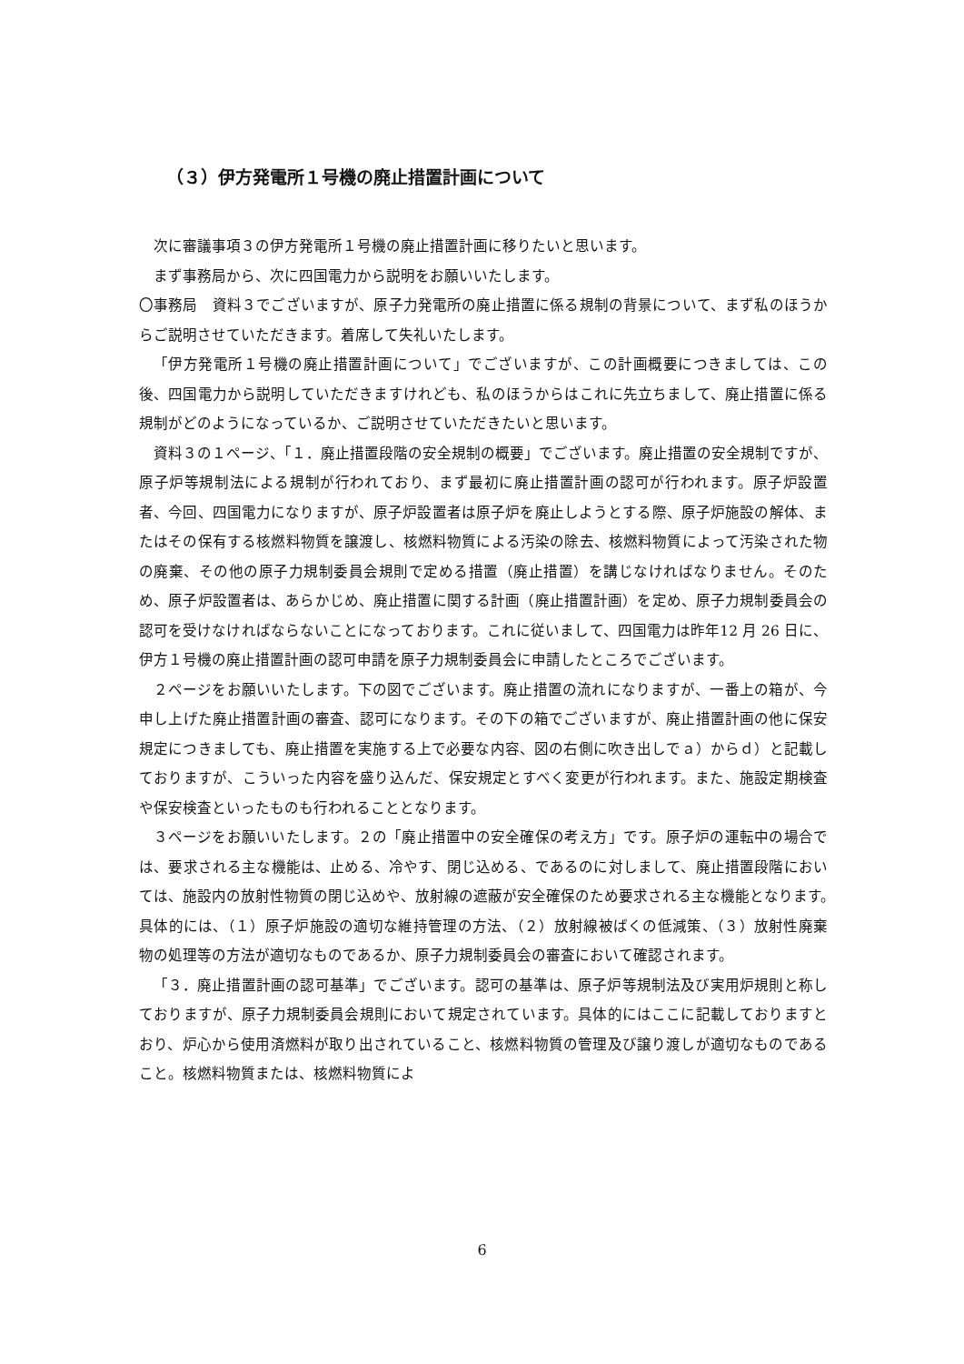（３）伊方発電所１号機の廃止措置計画について
次に審議事項３の伊方発電所１号機の廃止措置計画に移りたいと思います。
まず事務局から、次に四国電力から説明をお願いいたします。
〇事務局　資料３でございますが、原子力発電所の廃止措置に係る規制の背景について、まず私のほうからご説明させていただきます。着席して失礼いたします。
「伊方発電所１号機の廃止措置計画について」でございますが、この計画概要につきましては、この後、四国電力から説明していただきますけれども、私のほうからはこれに先立ちまして、廃止措置に係る規制がどのようになっているか、ご説明させていただきたいと思います。
資料３の１ページ、「１．廃止措置段階の安全規制の概要」でございます。廃止措置の安全規制ですが、原子炉等規制法による規制が行われており、まず最初に廃止措置計画の認可が行われます。原子炉設置者、今回、四国電力になりますが、原子炉設置者は原子炉を廃止しようとする際、原子炉施設の解体、またはその保有する核燃料物質を譲渡し、核燃料物質による汚染の除去、核燃料物質によって汚染された物の廃棄、その他の原子力規制委員会規則で定める措置（廃止措置）を講じなければなりません。そのため、原子炉設置者は、あらかじめ、廃止措置に関する計画（廃止措置計画）を定め、原子力規制委員会の認可を受けなければならないことになっております。これに従いまして、四国電力は昨年12 月 26 日に、伊方１号機の廃止措置計画の認可申請を原子力規制委員会に申請したところでございます。
２ページをお願いいたします。下の図でございます。廃止措置の流れになりますが、一番上の箱が、今申し上げた廃止措置計画の審査、認可になります。その下の箱でございますが、廃止措置計画の他に保安規定につきましても、廃止措置を実施する上で必要な内容、図の右側に吹き出しでａ）からｄ）と記載しておりますが、こういった内容を盛り込んだ、保安規定とすべく変更が行われます。また、施設定期検査や保安検査といったものも行われることとなります。
３ページをお願いいたします。２の「廃止措置中の安全確保の考え方」です。原子炉の運転中の場合では、要求される主な機能は、止める、冷やす、閉じ込める、であるのに対しまして、廃止措置段階においては、施設内の放射性物質の閉じ込めや、放射線の遮蔽が安全確保のため要求される主な機能となります。　具体的には、（１）原子炉施設の適切な維持管理の方法、（２）放射線被ばくの低減策、（３）放射性廃棄物の処理等の方法が適切なものであるか、原子力規制委員会の審査において確認されます。
「３．廃止措置計画の認可基準」でございます。認可の基準は、原子炉等規制法及び実用炉規則と称しておりますが、原子力規制委員会規則において規定されています。具体的にはここに記載しておりますとおり、炉心から使用済燃料が取り出されていること、核燃料物質の管理及び譲り渡しが適切なものであること。核燃料物質または、核燃料物質によ
6